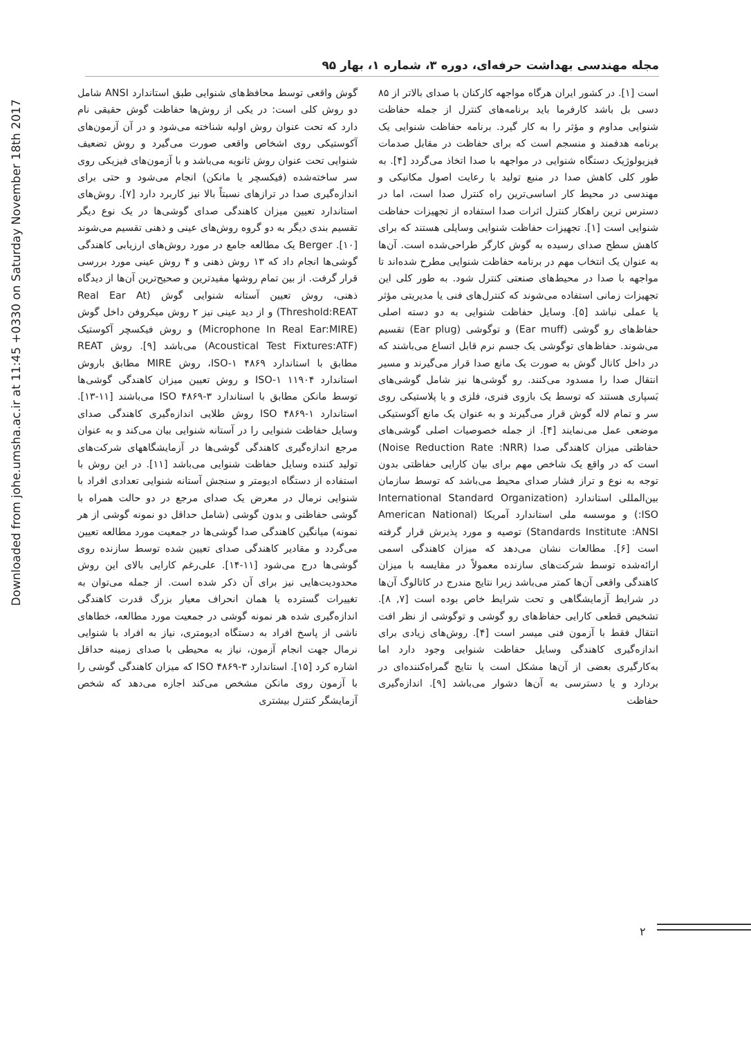Downloaded from johe.umsha.ac.ir at 11:45 +0330 on Saturday November 18th 2017
مجله مهندسی بهداشت حرفه‌ای، دوره ۳، شماره ۱، بهار ۹۵
است [۱]. در کشور ایران هرگاه مواجهه کارکنان با صدای بالاتر از ۸۵ دسی بل باشد کارفرما باید برنامه‌های کنترل از جمله حفاظت شنوایی مداوم و مؤثر را به کار گیرد. برنامه حفاظت شنوایی یک برنامه هدفمند و منسجم است که برای حفاظت در مقابل صدمات فیزیولوژیک دستگاه شنوایی در مواجهه با صدا اتخاذ می‌گردد [۴]. به طور کلی کاهش صدا در منبع تولید با رعایت اصول مکانیکی و مهندسی در محیط کار اساسی‌ترین راه کنترل صدا است، اما در دسترس ترین راهکار کنترل اثرات صدا استفاده از تجهیزات حفاظت شنوایی است [۱]. تجهیزات حفاظت شنوایی وسایلی هستند که برای کاهش سطح صدای رسیده به گوش کارگر طراحی‌شده است. آن‌ها به عنوان یک انتخاب مهم در برنامه حفاظت شنوایی مطرح شده‌اند تا مواجهه با صدا در محیط‌های صنعتی کنترل شود. به طور کلی این تجهیزات زمانی استفاده می‌شوند که کنترل‌های فنی یا مدیریتی مؤثر یا عملی نباشد [۵]. وسایل حفاظت شنوایی به دو دسته اصلی حفاظ‌های رو گوشی (Ear muff) و توگوشی (Ear plug) تقسیم می‌شوند. حفاظ‌های توگوشی یک جسم نرم قابل اتساع می‌باشند که در داخل کانال گوش به صورت یک مانع صدا قرار می‌گیرند و مسیر انتقال صدا را مسدود می‌کنند. رو گوشی‌ها نیز شامل گوشی‌های بَسپاری هستند که توسط یک بازوی فنری، فلزی و یا پلاستیکی روی سر و تمام لاله گوش قرار می‌گیرند و به عنوان یک مانع آکوستیکی موضعی عمل می‌نمایند [۴]. از جمله خصوصیات اصلی گوشی‌های حفاظتی میزان کاهندگی صدا (Noise Reduction Rate :NRR) است که در واقع یک شاخص مهم برای بیان کارایی حفاظتی بدون توجه به نوع و تراز فشار صدای محیط می‌باشد که توسط سازمان بین‌المللی استاندارد (International Standard Organization :ISO) و موسسه ملی استاندارد آمریکا (American National Standards Institute :ANSI) توصیه و مورد پذیرش قرار گرفته است [۶]. مطالعات نشان می‌دهد که میزان کاهندگی اسمی ارائه‌شده توسط شرکت‌های سازنده معمولاً در مقایسه با میزان کاهندگی واقعی آن‌ها کمتر می‌باشد زیرا نتایج مندرج در کاتالوگ آن‌ها در شرایط آزمایشگاهی و تحت شرایط خاص بوده است [۷, ۸]. تشخیص قطعی کارایی حفاظ‌های رو گوشی و توگوشی از نظر افت انتقال فقط با آزمون فنی میسر است [۴]. روش‌های زیادی برای اندازه‌گیری کاهندگی وسایل حفاظت شنوایی وجود دارد اما به‌کارگیری بعضی از آن‌ها مشکل است یا نتایج گمراه‌کننده‌ای در بردارد و یا دسترسی به آن‌ها دشوار می‌باشد [۹]. اندازه‌گیری حفاظت
گوش واقعی توسط محافظ‌های شنوایی طبق استاندارد ANSI شامل دو روش کلی است: در یکی از روش‌ها حفاظت گوش حقیقی نام دارد که تحت عنوان روش اولیه شناخته می‌شود و در آن آزمون‌های آکوستیکی روی اشخاص واقعی صورت می‌گیرد و روش تضعیف شنوایی تحت عنوان روش ثانویه می‌باشد و با آزمون‌های فیزیکی روی سر ساخته‌شده (فیکسچر یا مانکن) انجام می‌شود و حتی برای اندازه‌گیری صدا در ترازهای نسبتاً بالا نیز کاربرد دارد [۷]. روش‌های استاندارد تعیین میزان کاهندگی صدای گوشی‌ها در یک نوع دیگر تقسیم بندی دیگر به دو گروه روش‌های عینی و ذهنی تقسیم می‌شوند [۱۰]. Berger یک مطالعه جامع در مورد روش‌های ارزیابی کاهندگی گوشی‌ها انجام داد که ۱۳ روش ذهنی و ۴ روش عینی مورد بررسی قرار گرفت. از بین تمام روشها مفیدترین و صحیح‌ترین آن‌ها از دیدگاه ذهنی، روش تعیین آستانه شنوایی گوش Real Ear At) (Threshold:REAT و از دید عینی نیز ۲ روش میکروفن داخل گوش (Microphone In Real Ear:MIRE) و روش فیکسچر آکوستیک (Acoustical Test Fixtures:ATF) می‌باشد [۹]. روش REAT مطابق با استاندارد ISO-۱ ۴۸۶۹، روش MIRE مطابق باروش استاندارد ISO-۱ ۱۱۹۰۴ و روش تعیین میزان کاهندگی گوشی‌ها توسط مانکن مطابق با استاندارد ۳-۴۸۶۹ ISO می‌باشند [۱۱-۱۳]. استاندارد ۱-۴۸۶۹ ISO روش طلایی اندازه‌گیری کاهندگی صدای وسایل حفاظت شنوایی را در آستانه شنوایی بیان می‌کند و به عنوان مرجع اندازه‌گیری کاهندگی گوشی‌ها در آزمایشگاههای شرکت‌های تولید کننده وسایل حفاظت شنوایی می‌باشد [۱۱]. در این روش با استفاده از دستگاه ادیومتر و سنجش آستانه شنوایی تعدادی افراد با شنوایی نرمال در معرض یک صدای مرجع در دو حالت همراه با گوشی حفاظتی و بدون گوشی (شامل حداقل دو نمونه گوشی از هر نمونه) میانگین کاهندگی صدا گوشی‌ها در جمعیت مورد مطالعه تعیین می‌گردد و مقادیر کاهندگی صدای تعیین شده توسط سازنده روی گوشی‌ها درج می‌شود [۱۱-۱۴]. علی‌رغم کارایی بالای این روش محدودیت‌هایی نیز برای آن ذکر شده است. از جمله می‌توان به تغییرات گسترده یا همان انحراف معیار بزرگ قدرت کاهندگی اندازه‌گیری شده هر نمونه گوشی در جمعیت مورد مطالعه، خطاهای ناشی از پاسخ افراد به دستگاه ادیومتری، نیاز به افراد با شنوایی نرمال جهت انجام آزمون، نیاز به محیطی با صدای زمینه حداقل اشاره کرد [۱۵]. استاندارد ۳-۴۸۶۹ ISO که میزان کاهندگی گوشی را با آزمون روی مانکن مشخص می‌کند اجازه می‌دهد که شخص آزمایشگر کنترل بیشتری
۲